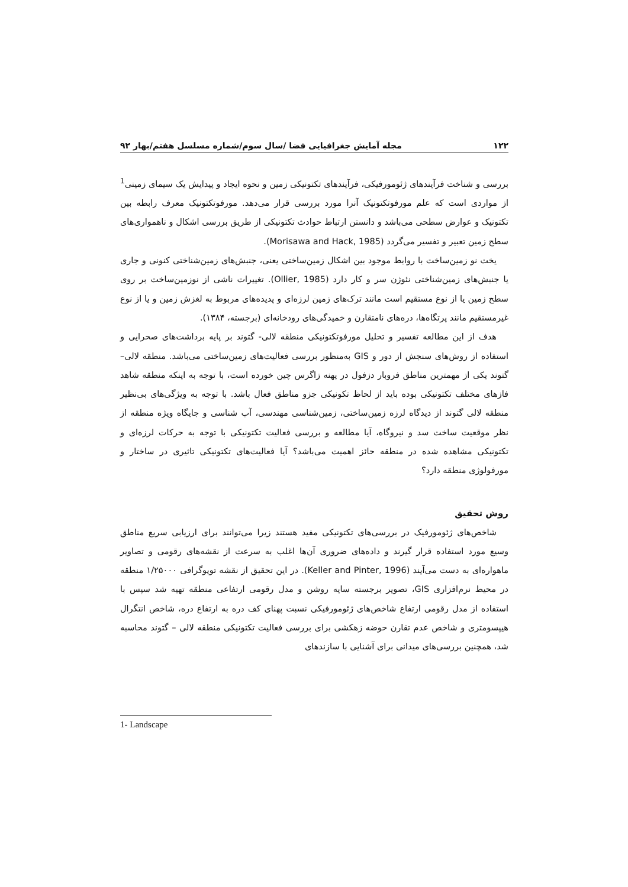۱۲۲ مجله آمایش جغرافیایی فضا /سال سوم/شماره مسلسل هفتم/بهار ۹۲
بررسی و شناخت فرآیندهای ژئومورفیکی، فرآیندهای تکتونیکی زمین و نحوه ایجاد و پیدایش یک سیمای زمینی<sup>1</sup> از مواردی است که علم مورفوتکتونیک آنرا مورد بررسی قرار می‌دهد. مورفوتکتونیک معرف رابطه بین تکتونیک و عوارض سطحی می‌باشد و دانستن ارتباط حوادث تکتونیکی از طریق بررسی اشکال و ناهمواری‌های سطح زمین تعبیر و تفسیر می‌گردد (Morisawa and Hack, 1985).
یخت نو زمین‌ساخت با روابط موجود بین اشکال زمین‌ساختی یعنی، جنبش‌های زمین‌شناختی کنونی و جاری یا جنبش‌های زمین‌شناختی نئوژن سر و کار دارد (Ollier, 1985). تغییرات ناشی از نوزمین‌ساخت بر روی سطح زمین یا از نوع مستقیم است مانند ترک‌های زمین لرزه‌ای و پدیده‌های مربوط به لغزش زمین و یا از نوع غیرمستقیم مانند پرتگاه‌ها، دره‌های نامتقارن و خمیدگی‌های رودخانه‌ای (برجسته، ۱۳۸۴).
هدف از این مطالعه تفسیر و تحلیل مورفوتکتونیکی منطقه لالی- گتوند بر پایه برداشت‌های صحرایی و استفاده از روش‌های سنجش از دور و GIS به‌منظور بررسی فعالیت‌های زمین‌ساختی می‌باشد. منطقه لالی–گتوند یکی از مهمترین مناطق فروبار دزفول در پهنه زاگرس چین خورده است، با توجه به اینکه منطقه شاهد فازهای مختلف تکتونیکی بوده باید از لحاظ تکونیکی جزو مناطق فعال باشد. با توجه به ویژگی‌های بی‌نظیر منطقه لالی گتوند از دیدگاه لرزه زمین‌ساختی، زمین‌شناسی مهندسی، آب شناسی و جایگاه ویژه منطقه از نظر موقعیت ساخت سد و نیروگاه، آیا مطالعه و بررسی فعالیت تکتونیکی با توجه به حرکات لرزه‌ای و تکتونیکی مشاهده شده در منطقه حائز اهمیت می‌باشد؟ آیا فعالیت‌های تکتونیکی تاثیری در ساختار و مورفولوژی منطقه دارد؟
روش تحقیق
شاخص‌های ژئومورفیک در بررسی‌های تکتونیکی مفید هستند زیرا می‌توانند برای ارزیابی سریع مناطق وسیع مورد استفاده قرار گیرند و داده‌های ضروری آن‌ها اغلب به سرعت از نقشه‌های رقومی و تصاویر ماهواره‌ای به دست می‌آیند (Keller and Pinter, 1996). در این تحقیق از نقشه توپوگرافی ۱/۲۵۰۰۰ منطقه در محیط نرم‌افزاری GIS، تصویر برجسته سایه روشن و مدل رقومی ارتفاعی منطقه تهیه شد سپس با استفاده از مدل رقومی ارتفاع شاخص‌های ژئومورفیکی نسبت پهنای کف دره به ارتفاع دره، شاخص انتگرال هیپسومتری و شاخص عدم تقارن حوضه زهکشی برای بررسی فعالیت تکتونیکی منطقه لالی – گتوند محاسبه شد، همچنین بررسی‌های میدانی برای آشنایی با سازندهای
1- Landscape